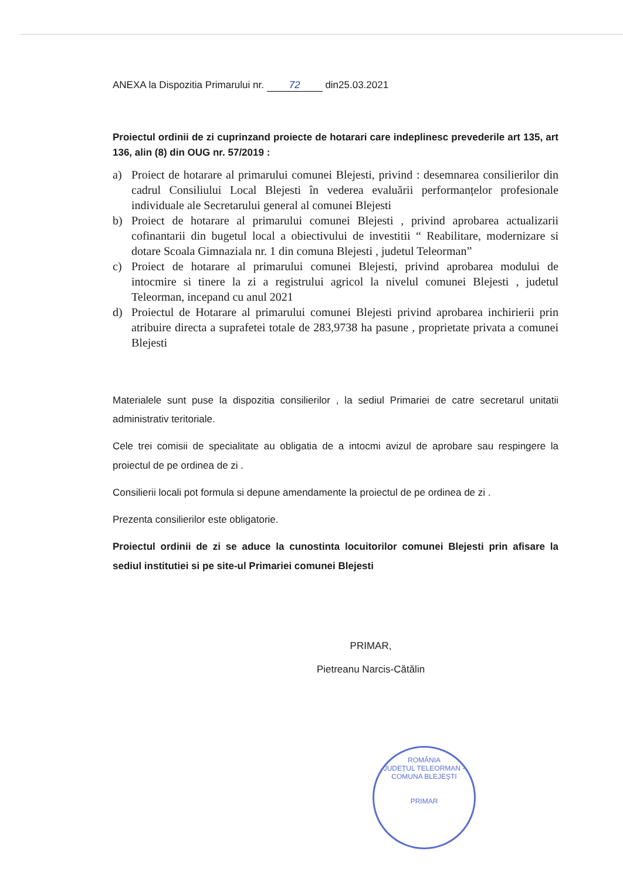ANEXA la Dispozitia Primarului nr. 72 din25.03.2021
Proiectul ordinii de zi cuprinzand proiecte de hotarari care indeplinesc prevederile art 135, art 136, alin (8) din OUG nr. 57/2019 :
a) Proiect de hotarare al primarului comunei Blejesti, privind : desemnarea consilierilor din cadrul Consiliului Local Blejesti în vederea evaluării performanțelor profesionale individuale ale Secretarului general al comunei Blejesti
b) Proiect de hotarare al primarului comunei Blejesti , privind aprobarea actualizarii cofinantarii din bugetul local a obiectivului de investitii “ Reabilitare, modernizare si dotare Scoala Gimnaziala nr. 1 din comuna Blejesti , judetul Teleorman”
c) Proiect de hotarare al primarului comunei Blejesti, privind aprobarea modului de intocmire si tinere la zi a registrului agricol la nivelul comunei Blejesti , judetul Teleorman, incepand cu anul 2021
d) Proiectul de Hotarare al primarului comunei Blejesti privind aprobarea inchirierii prin atribuire directa a suprafetei totale de 283,9738 ha pasune , proprietate privata a comunei Blejesti
Materialele sunt puse la dispozitia consilierilor , la sediul Primariei de catre secretarul unitatii administrativ teritoriale.
Cele trei comisii de specialitate au obligatia de a intocmi avizul de aprobare sau respingere la proiectul de pe ordinea de zi .
Consilierii locali pot formula si depune amendamente la proiectul de pe ordinea de zi .
Prezenta consilierilor este obligatorie.
Proiectul ordinii de zi se aduce la cunostinta locuitorilor comunei Blejesti prin afisare la sediul institutiei si pe site-ul Primariei comunei Blejesti
PRIMAR,
Pietreanu Narcis-Cătălin
ROMÂNIA
JUDEȚUL TELEORMAN - COMUNA BLEJEȘTI
PRIMAR